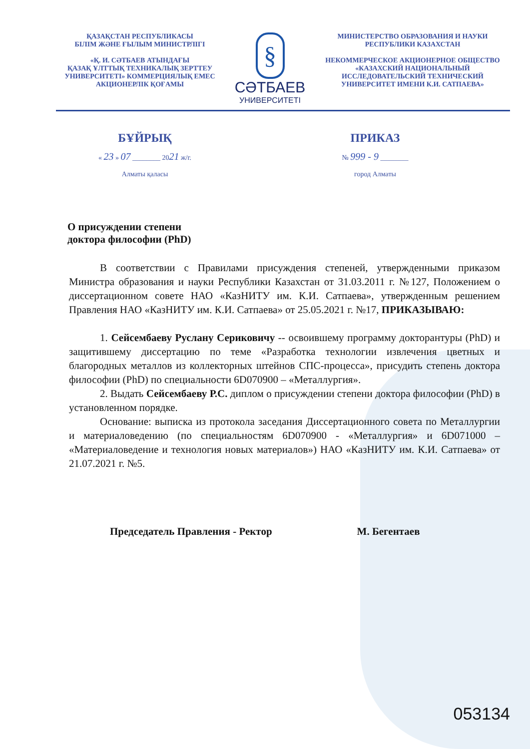ҚАЗАҚСТАН РЕСПУБЛИКАСЫ
БІЛІМ ЖӘНЕ ҒЫЛЫМ МИНИСТРЛІГІ
«Қ. И. СӘТБАЕВ АТЫНДАҒЫ
ҚАЗАҚ ҰЛТТЫҚ ТЕХНИКАЛЫҚ ЗЕРТТЕУ
УНИВЕРСИТЕТІ» КОММЕРЦИЯЛЫҚ ЕМЕС
АКЦИОНЕРЛІК ҚОҒАМЫ
§
СӘТБАЕВ
УНИВЕРСИТЕТІ
МИНИСТЕРСТВО ОБРАЗОВАНИЯ И НАУКИ
РЕСПУБЛИКИ КАЗАХСТАН
НЕКОММЕРЧЕСКОЕ АКЦИОНЕРНОЕ ОБЩЕСТВО
«КАЗАХСКИЙ НАЦИОНАЛЬНЫЙ
ИССЛЕДОВАТЕЛЬСКИЙ ТЕХНИЧЕСКИЙ
УНИВЕРСИТЕТ ИМЕНИ К.И. САТПАЕВА»
БҰЙРЫҚ
« 23 » 07 ________ 2021 ж/г.
Алматы қаласы
ПРИКАЗ
№ 999 - 9 ________
город Алматы
О присуждении степени
доктора философии (PhD)
В соответствии с Правилами присуждения степеней, утвержденными приказом Министра образования и науки Республики Казахстан от 31.03.2011 г. №127, Положением о диссертационном совете НАО «КазНИТУ им. К.И. Сатпаева», утвержденным решением Правления НАО «КазНИТУ им. К.И. Сатпаева» от 25.05.2021 г. №17, ПРИКАЗЫВАЮ:
1. Сейсембаеву Руслану Сериковичу -- освоившему программу докторантуры (PhD) и защитившему диссертацию по теме «Разработка технологии извлечения цветных и благородных металлов из коллекторных штейнов СПС-процесса», присудить степень доктора философии (PhD) по специальности 6D070900 – «Металлургия».
2. Выдать Сейсембаеву Р.С. диплом о присуждении степени доктора философии (PhD) в установленном порядке.
Основание: выписка из протокола заседания Диссертационного совета по Металлургии и материаловедению (по специальностям 6D070900 - «Металлургия» и 6D071000 – «Материаловедение и технология новых материалов») НАО «КазНИТУ им. К.И. Сатпаева» от 21.07.2021 г. №5.
Председатель Правления - Ректор М. Бегентаев
053134